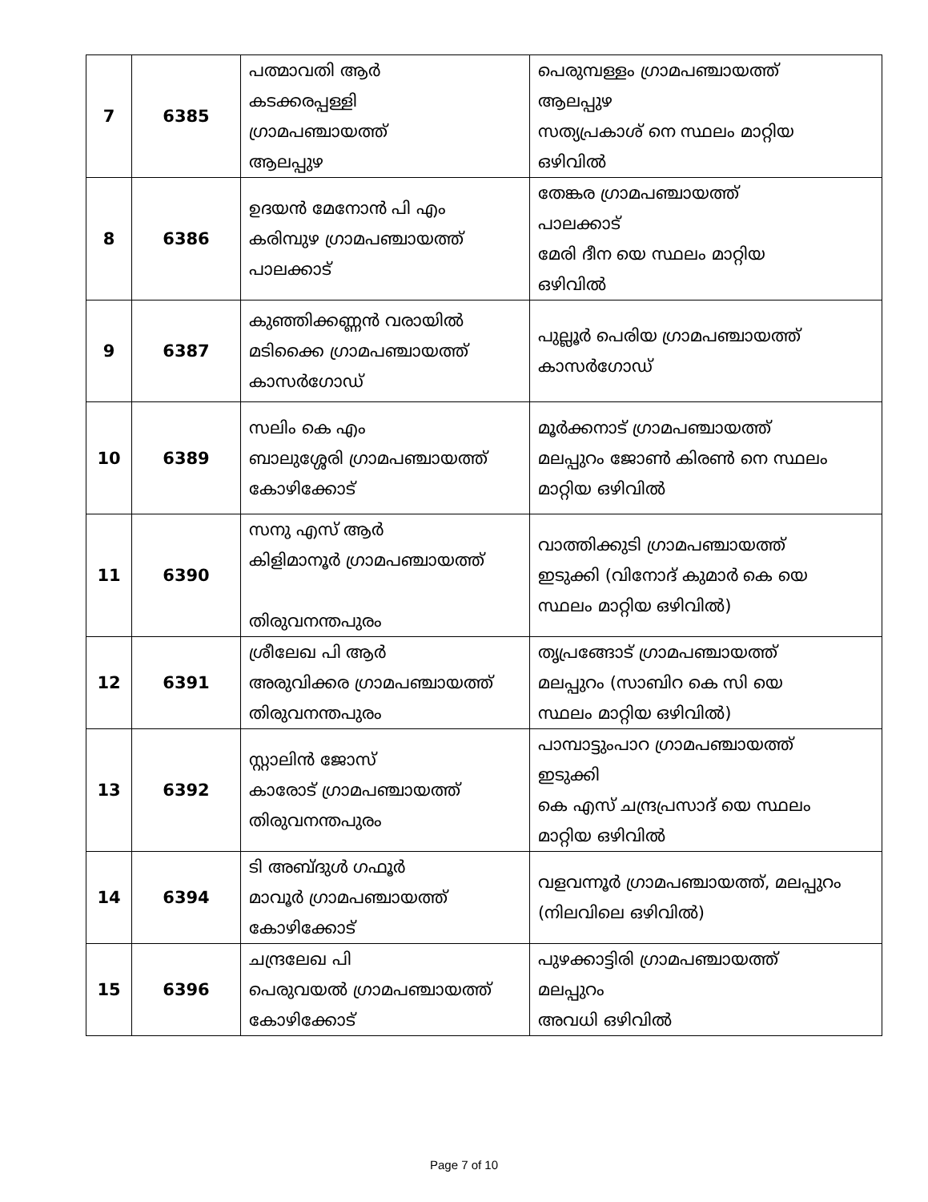| 7 | 6385 | പത്മാവതി ആർ കടക്കരപ്പള്ളി ഗ്രാമപഞ്ചായത്ത് ആലപ്പുഴ | പെരുമ്പള്ളം ഗ്രാമപഞ്ചായത്ത് ആലപ്പുഴ സത്യപ്രകാശ് നെ സ്ഥലം മാറ്റിയ ഒഴിവിൽ |
| 8 | 6386 | ഉദയൻ മേനോൻ പി എം കരിമ്പുഴ ഗ്രാമപഞ്ചായത്ത് പാലക്കാട് | തേങ്കര ഗ്രാമപഞ്ചായത്ത് പാലക്കാട് മേരി ദീന യെ സ്ഥലം മാറ്റിയ ഒഴിവിൽ |
| 9 | 6387 | കുഞ്ഞിക്കണ്ണൻ വരായിൽ മടിക്കൈ ഗ്രാമപഞ്ചായത്ത് കാസർഗോഡ് | പുല്ലൂർ പെരിയ ഗ്രാമപഞ്ചായത്ത് കാസർഗോഡ് |
| 10 | 6389 | സലിം കെ എം ബാലുശ്ശേരി ഗ്രാമപഞ്ചായത്ത് കോഴിക്കോട് | മൂർക്കനാട് ഗ്രാമപഞ്ചായത്ത് മലപ്പുറം ജോൺ കിരൺ നെ സ്ഥലം മാറ്റിയ ഒഴിവിൽ |
| 11 | 6390 | സനു എസ് ആർ കിളിമാനൂർ ഗ്രാമപഞ്ചായത്ത് തിരുവനന്തപുരം | വാത്തിക്കുടി ഗ്രാമപഞ്ചായത്ത് ഇടുക്കി (വിനോദ് കുമാർ കെ യെ സ്ഥലം മാറ്റിയ ഒഴിവിൽ) |
| 12 | 6391 | ശ്രീലേഖ പി ആർ അരുവിക്കര ഗ്രാമപഞ്ചായത്ത് തിരുവനന്തപുരം | തൃപ്രങ്ങോട് ഗ്രാമപഞ്ചായത്ത് മലപ്പുറം (സാബിറ കെ സി യെ സ്ഥലം മാറ്റിയ ഒഴിവിൽ) |
| 13 | 6392 | സ്റ്റാലിൻ ജോസ് കാരോട് ഗ്രാമപഞ്ചായത്ത് തിരുവനന്തപുരം | പാമ്പാട്ടുംപാറ ഗ്രാമപഞ്ചായത്ത് ഇടുക്കി കെ എസ് ചന്ദ്രപ്രസാദ് യെ സ്ഥലം മാറ്റിയ ഒഴിവിൽ |
| 14 | 6394 | ടി അബ്ദുൾ ഗഫൂർ മാവൂർ ഗ്രാമപഞ്ചായത്ത് കോഴിക്കോട് | വളവന്നൂർ ഗ്രാമപഞ്ചായത്ത്, മലപ്പുറം (നിലവിലെ ഒഴിവിൽ) |
| 15 | 6396 | ചന്ദ്രലേഖ പി പെരുവയൽ ഗ്രാമപഞ്ചായത്ത് കോഴിക്കോട് | പുഴക്കാട്ടിരി ഗ്രാമപഞ്ചായത്ത് മലപ്പുറം അവധി ഒഴിവിൽ |
Page 7 of 10